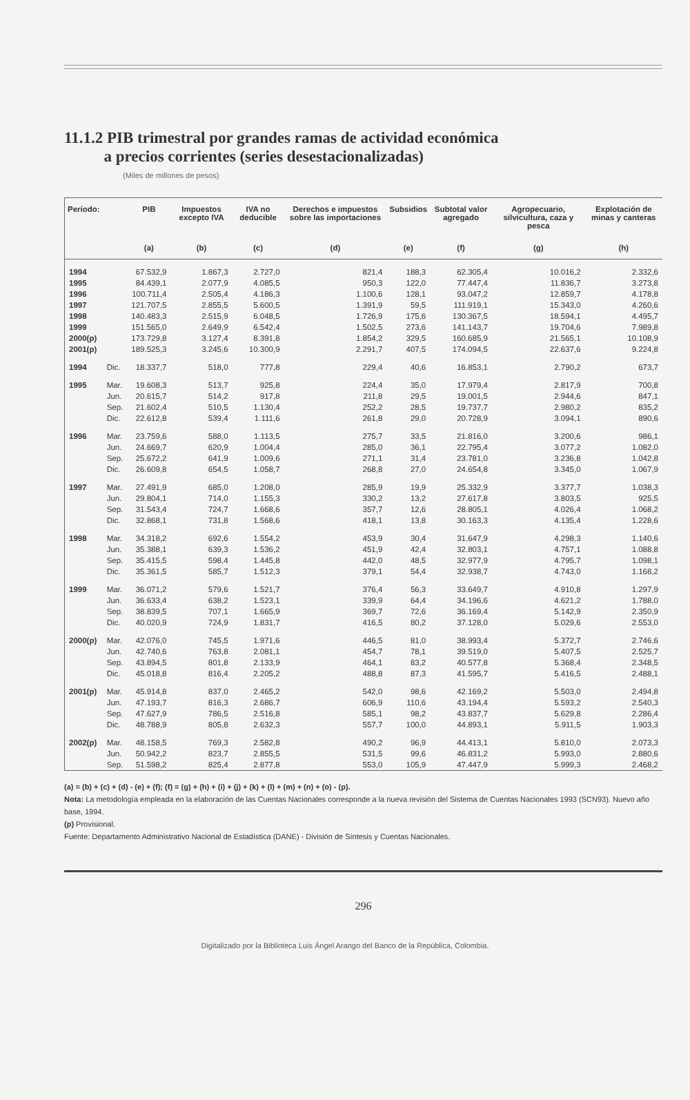11.1.2 PIB trimestral por grandes ramas de actividad económica
a precios corrientes (series desestacionalizadas)
(Miles de millones de pesos)
| Período: | | PIB | Impuestos excepto IVA | IVA no deducible | Derechos e impuestos sobre las importaciones | Subsidios | Subtotal valor agregado | Agropecuario, silvicultura, caza y pesca | Explotación de minas y canteras |
| --- | --- | --- | --- | --- | --- | --- | --- | --- | --- |
| | | (a) | (b) | (c) | (d) | (e) | (f) | (g) | (h) |
| 1994 | | 67.532,9 | 1.867,3 | 2.727,0 | 821,4 | 188,3 | 62.305,4 | 10.016,2 | 2.332,6 |
| 1995 | | 84.439,1 | 2.077,9 | 4.085,5 | 950,3 | 122,0 | 77.447,4 | 11.836,7 | 3.273,8 |
| 1996 | | 100.711,4 | 2.505,4 | 4.186,3 | 1.100,6 | 128,1 | 93.047,2 | 12.859,7 | 4.178,8 |
| 1997 | | 121.707,5 | 2.855,5 | 5.600,5 | 1.391,9 | 59,5 | 111.919,1 | 15.343,0 | 4.260,6 |
| 1998 | | 140.483,3 | 2.515,9 | 6.048,5 | 1.726,9 | 175,6 | 130.367,5 | 18.594,1 | 4.495,7 |
| 1999 | | 151.565,0 | 2.649,9 | 6.542,4 | 1.502,5 | 273,6 | 141.143,7 | 19.704,6 | 7.989,8 |
| 2000(p) | | 173.729,8 | 3.127,4 | 8.391,8 | 1.854,2 | 329,5 | 160.685,9 | 21.565,1 | 10.108,9 |
| 2001(p) | | 189.525,3 | 3.245,6 | 10.300,9 | 2.291,7 | 407,5 | 174.094,5 | 22.637,6 | 9.224,8 |
| 1994 | Dic. | 18.337,7 | 518,0 | 777,8 | 229,4 | 40,6 | 16.853,1 | 2.790,2 | 673,7 |
| 1995 | Mar. | 19.608,3 | 513,7 | 925,8 | 224,4 | 35,0 | 17.979,4 | 2.817,9 | 700,8 |
| | Jun. | 20.615,7 | 514,2 | 917,8 | 211,8 | 29,5 | 19.001,5 | 2.944,6 | 847,1 |
| | Sep. | 21.602,4 | 510,5 | 1.130,4 | 252,2 | 28,5 | 19.737,7 | 2.980,2 | 835,2 |
| | Dic. | 22.612,8 | 539,4 | 1.111,6 | 261,8 | 29,0 | 20.728,9 | 3.094,1 | 890,6 |
| 1996 | Mar. | 23.759,6 | 588,0 | 1.113,5 | 275,7 | 33,5 | 21.816,0 | 3.200,6 | 986,1 |
| | Jun. | 24.669,7 | 620,9 | 1.004,4 | 285,0 | 36,1 | 22.795,4 | 3.077,2 | 1.082,0 |
| | Sep. | 25.672,2 | 641,9 | 1.009,6 | 271,1 | 31,4 | 23.781,0 | 3.236,8 | 1.042,8 |
| | Dic. | 26.609,8 | 654,5 | 1.058,7 | 268,8 | 27,0 | 24.654,8 | 3.345,0 | 1.067,9 |
| 1997 | Mar. | 27.491,9 | 685,0 | 1.208,0 | 285,9 | 19,9 | 25.332,9 | 3.377,7 | 1.038,3 |
| | Jun. | 29.804,1 | 714,0 | 1.155,3 | 330,2 | 13,2 | 27.617,8 | 3.803,5 | 925,5 |
| | Sep. | 31.543,4 | 724,7 | 1.668,6 | 357,7 | 12,6 | 28.805,1 | 4.026,4 | 1.068,2 |
| | Dic. | 32.868,1 | 731,8 | 1.568,6 | 418,1 | 13,8 | 30.163,3 | 4.135,4 | 1.228,6 |
| 1998 | Mar. | 34.318,2 | 692,6 | 1.554,2 | 453,9 | 30,4 | 31.647,9 | 4.298,3 | 1.140,6 |
| | Jun. | 35.388,1 | 639,3 | 1.536,2 | 451,9 | 42,4 | 32.803,1 | 4.757,1 | 1.088,8 |
| | Sep. | 35.415,5 | 598,4 | 1.445,8 | 442,0 | 48,5 | 32.977,9 | 4.795,7 | 1.098,1 |
| | Dic. | 35.361,5 | 585,7 | 1.512,3 | 379,1 | 54,4 | 32.938,7 | 4.743,0 | 1.168,2 |
| 1999 | Mar. | 36.071,2 | 579,6 | 1.521,7 | 376,4 | 56,3 | 33.649,7 | 4.910,8 | 1.297,9 |
| | Jun. | 36.633,4 | 638,2 | 1.523,1 | 339,9 | 64,4 | 34.196,6 | 4.621,2 | 1.788,0 |
| | Sep. | 38.839,5 | 707,1 | 1.665,9 | 369,7 | 72,6 | 36.169,4 | 5.142,9 | 2.350,9 |
| | Dic. | 40.020,9 | 724,9 | 1.831,7 | 416,5 | 80,2 | 37.128,0 | 5.029,6 | 2.553,0 |
| 2000(p) | Mar. | 42.076,0 | 745,5 | 1.971,6 | 446,5 | 81,0 | 38.993,4 | 5.372,7 | 2.746,6 |
| | Jun. | 42.740,6 | 763,8 | 2.081,1 | 454,7 | 78,1 | 39.519,0 | 5.407,5 | 2.525,7 |
| | Sep. | 43.894,5 | 801,8 | 2.133,9 | 464,1 | 83,2 | 40.577,8 | 5.368,4 | 2.348,5 |
| | Dic. | 45.018,8 | 816,4 | 2.205,2 | 488,8 | 87,3 | 41.595,7 | 5.416,5 | 2.488,1 |
| 2001(p) | Mar. | 45.914,8 | 837,0 | 2.465,2 | 542,0 | 98,6 | 42.169,2 | 5.503,0 | 2.494,8 |
| | Jun. | 47.193,7 | 816,3 | 2.686,7 | 606,9 | 110,6 | 43.194,4 | 5.593,2 | 2.540,3 |
| | Sep. | 47.627,9 | 786,5 | 2.516,8 | 585,1 | 98,2 | 43.837,7 | 5.629,8 | 2.286,4 |
| | Dic. | 48.788,9 | 805,8 | 2.632,3 | 557,7 | 100,0 | 44.893,1 | 5.911,5 | 1.903,3 |
| 2002(p) | Mar. | 48.158,5 | 769,3 | 2.582,8 | 490,2 | 96,9 | 44.413,1 | 5.810,0 | 2.073,3 |
| | Jun. | 50.942,2 | 823,7 | 2.855,5 | 531,5 | 99,6 | 46.831,2 | 5.993,0 | 2.880,6 |
| | Sep. | 51.598,2 | 825,4 | 2.877,8 | 553,0 | 105,9 | 47.447,9 | 5.999,3 | 2.468,2 |
(a) = (b) + (c) + (d) - (e) + (f); (f) = (g) + (h) + (i) + (j) + (k) + (l) + (m) + (n) + (o) - (p).
Nota: La metodología empleada en la elaboración de las Cuentas Nacionales corresponde a la nueva revisión del Sistema de Cuentas Nacionales 1993 (SCN93). Nuevo año base, 1994.
(p) Provisional.
Fuente: Departamento Administrativo Nacional de Estadística (DANE) - División de Síntesis y Cuentas Nacionales.
296
Digitalizado por la Biblioteca Luis Ángel Arango del Banco de la República, Colombia.